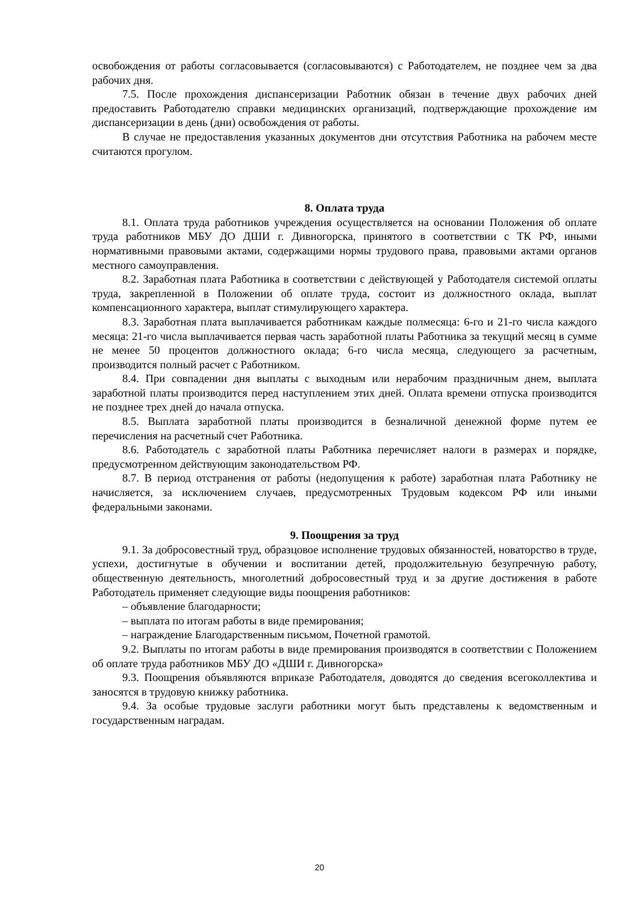освобождения от работы согласовывается (согласовываются) с Работодателем, не позднее чем за два рабочих дня.
7.5. После прохождения диспансеризации Работник обязан в течение двух рабочих дней предоставить Работодателю справки медицинских организаций, подтверждающие прохождение им диспансеризации в день (дни) освобождения от работы.
В случае не предоставления указанных документов дни отсутствия Работника на рабочем месте считаются прогулом.
8. Оплата труда
8.1. Оплата труда работников учреждения осуществляется на основании Положения об оплате труда работников МБУ ДО ДШИ г. Дивногорска, принятого в соответствии с ТК РФ, иными нормативными правовыми актами, содержащими нормы трудового права, правовыми актами органов местного самоуправления.
8.2. Заработная плата Работника в соответствии с действующей у Работодателя системой оплаты труда, закрепленной в Положении об оплате труда, состоит из должностного оклада, выплат компенсационного характера, выплат стимулирующего характера.
8.3. Заработная плата выплачивается работникам каждые полмесяца: 6-го и 21-го числа каждого месяца: 21-го числа выплачивается первая часть заработной платы Работника за текущий месяц в сумме не менее 50 процентов должностного оклада; 6-го числа месяца, следующего за расчетным, производится полный расчет с Работником.
8.4. При совпадении дня выплаты с выходным или нерабочим праздничным днем, выплата заработной платы производится перед наступлением этих дней. Оплата времени отпуска производится не позднее трех дней до начала отпуска.
8.5. Выплата заработной платы производится в безналичной денежной форме путем ее перечисления на расчетный счет Работника.
8.6. Работодатель с заработной платы Работника перечисляет налоги в размерах и порядке, предусмотренном действующим законодательством РФ.
8.7. В период отстранения от работы (недопущения к работе) заработная плата Работнику не начисляется, за исключением случаев, предусмотренных Трудовым кодексом РФ или иными федеральными законами.
9. Поощрения за труд
9.1. За добросовестный труд, образцовое исполнение трудовых обязанностей, новаторство в труде, успехи, достигнутые в обучении и воспитании детей, продолжительную безупречную работу, общественную деятельность, многолетний добросовестный труд и за другие достижения в работе Работодатель применяет следующие виды поощрения работников:
– объявление благодарности;
– выплата по итогам работы в виде премирования;
– награждение Благодарственным письмом, Почетной грамотой.
9.2. Выплаты по итогам работы в виде премирования производятся в соответствии с Положением об оплате труда работников МБУ ДО «ДШИ г. Дивногорска»
9.3. Поощрения объявляются вприказе Работодателя, доводятся до сведения всегоколлектива и заносятся в трудовую книжку работника.
9.4. За особые трудовые заслуги работники могут быть представлены к ведомственным и государственным наградам.
20